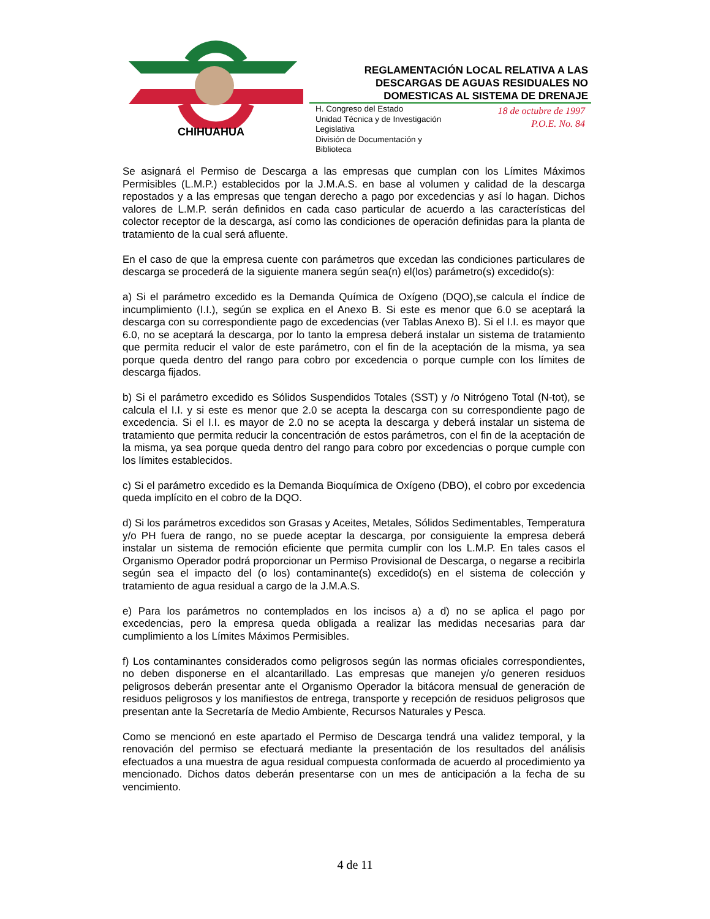CHIHUAHUA
REGLAMENTACIÓN LOCAL RELATIVA A LAS DESCARGAS DE AGUAS RESIDUALES NO DOMESTICAS AL SISTEMA DE DRENAJE
H. Congreso del Estado
Unidad Técnica y de Investigación
Legislativa
División de Documentación y
Biblioteca
18 de octubre de 1997
P.O.E. No. 84
Se asignará el Permiso de Descarga a las empresas que cumplan con los Límites Máximos Permisibles (L.M.P.) establecidos por la J.M.A.S. en base al volumen y calidad de la descarga repostados y a las empresas que tengan derecho a pago por excedencias y así lo hagan. Dichos valores de L.M.P. serán definidos en cada caso particular de acuerdo a las características del colector receptor de la descarga, así como las condiciones de operación definidas para la planta de tratamiento de la cual será afluente.
En el caso de que la empresa cuente con parámetros que excedan las condiciones particulares de descarga se procederá de la siguiente manera según sea(n) el(los) parámetro(s) excedido(s):
a) Si el parámetro excedido es la Demanda Química de Oxígeno (DQO),se calcula el índice de incumplimiento (I.I.), según se explica en el Anexo B. Si este es menor que 6.0 se aceptará la descarga con su correspondiente pago de excedencias (ver Tablas Anexo B). Si el I.I. es mayor que 6.0, no se aceptará la descarga, por lo tanto la empresa deberá instalar un sistema de tratamiento que permita reducir el valor de este parámetro, con el fin de la aceptación de la misma, ya sea porque queda dentro del rango para cobro por excedencia o porque cumple con los límites de descarga fijados.
b) Si el parámetro excedido es Sólidos Suspendidos Totales (SST) y /o Nitrógeno Total (N-tot), se calcula el I.I. y si este es menor que 2.0 se acepta la descarga con su correspondiente pago de excedencia. Si el I.I. es mayor de 2.0 no se acepta la descarga y deberá instalar un sistema de tratamiento que permita reducir la concentración de estos parámetros, con el fin de la aceptación de la misma, ya sea porque queda dentro del rango para cobro por excedencias o porque cumple con los límites establecidos.
c) Si el parámetro excedido es la Demanda Bioquímica de Oxígeno (DBO), el cobro por excedencia queda implícito en el cobro de la DQO.
d) Si los parámetros excedidos son Grasas y Aceites, Metales, Sólidos Sedimentables, Temperatura y/o PH fuera de rango, no se puede aceptar la descarga, por consiguiente la empresa deberá instalar un sistema de remoción eficiente que permita cumplir con los L.M.P. En tales casos el Organismo Operador podrá proporcionar un Permiso Provisional de Descarga, o negarse a recibirla según sea el impacto del (o los) contaminante(s) excedido(s) en el sistema de colección y tratamiento de agua residual a cargo de la J.M.A.S.
e) Para los parámetros no contemplados en los incisos a) a d) no se aplica el pago por excedencias, pero la empresa queda obligada a realizar las medidas necesarias para dar cumplimiento a los Límites Máximos Permisibles.
f) Los contaminantes considerados como peligrosos según las normas oficiales correspondientes, no deben disponerse en el alcantarillado. Las empresas que manejen y/o generen residuos peligrosos deberán presentar ante el Organismo Operador la bitácora mensual de generación de residuos peligrosos y los manifiestos de entrega, transporte y recepción de residuos peligrosos que presentan ante la Secretaría de Medio Ambiente, Recursos Naturales y Pesca.
Como se mencionó en este apartado el Permiso de Descarga tendrá una validez temporal, y la renovación del permiso se efectuará mediante la presentación de los resultados del análisis efectuados a una muestra de agua residual compuesta conformada de acuerdo al procedimiento ya mencionado. Dichos datos deberán presentarse con un mes de anticipación a la fecha de su vencimiento.
4 de 11